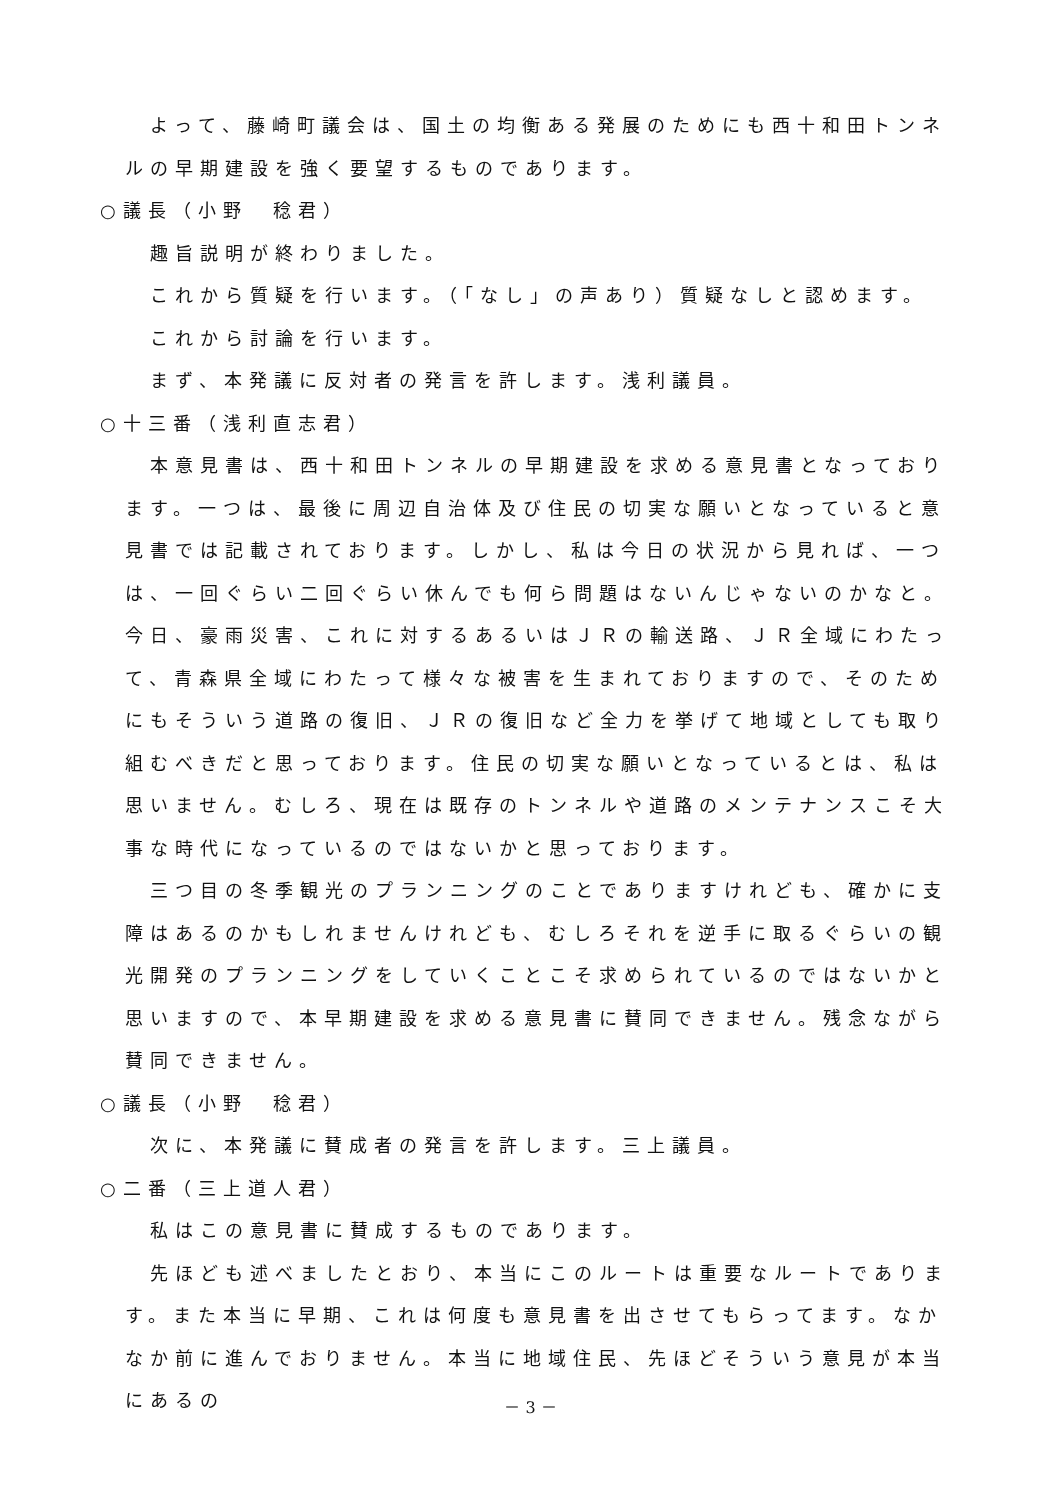よって、藤崎町議会は、国土の均衡ある発展のためにも西十和田トンネルの早期建設を強く要望するものであります。
○議長（小野　稔君）
趣旨説明が終わりました。
これから質疑を行います。（「なし」の声あり）質疑なしと認めます。
これから討論を行います。
まず、本発議に反対者の発言を許します。浅利議員。
○十三番（浅利直志君）
本意見書は、西十和田トンネルの早期建設を求める意見書となっております。一つは、最後に周辺自治体及び住民の切実な願いとなっていると意見書では記載されております。しかし、私は今日の状況から見れば、一つは、一回ぐらい二回ぐらい休んでも何ら問題はないんじゃないのかなと。今日、豪雨災害、これに対するあるいはＪＲの輸送路、ＪＲ全域にわたって、青森県全域にわたって様々な被害を生まれておりますので、そのためにもそういう道路の復旧、ＪＲの復旧など全力を挙げて地域としても取り組むべきだと思っております。住民の切実な願いとなっているとは、私は思いません。むしろ、現在は既存のトンネルや道路のメンテナンスこそ大事な時代になっているのではないかと思っております。
三つ目の冬季観光のプランニングのことでありますけれども、確かに支障はあるのかもしれませんけれども、むしろそれを逆手に取るぐらいの観光開発のプランニングをしていくことこそ求められているのではないかと思いますので、本早期建設を求める意見書に賛同できません。残念ながら賛同できません。
○議長（小野　稔君）
次に、本発議に賛成者の発言を許します。三上議員。
○二番（三上道人君）
私はこの意見書に賛成するものであります。
先ほども述べましたとおり、本当にこのルートは重要なルートであります。また本当に早期、これは何度も意見書を出させてもらってます。なかなか前に進んでおりません。本当に地域住民、先ほどそういう意見が本当にあるの
－ 3 －